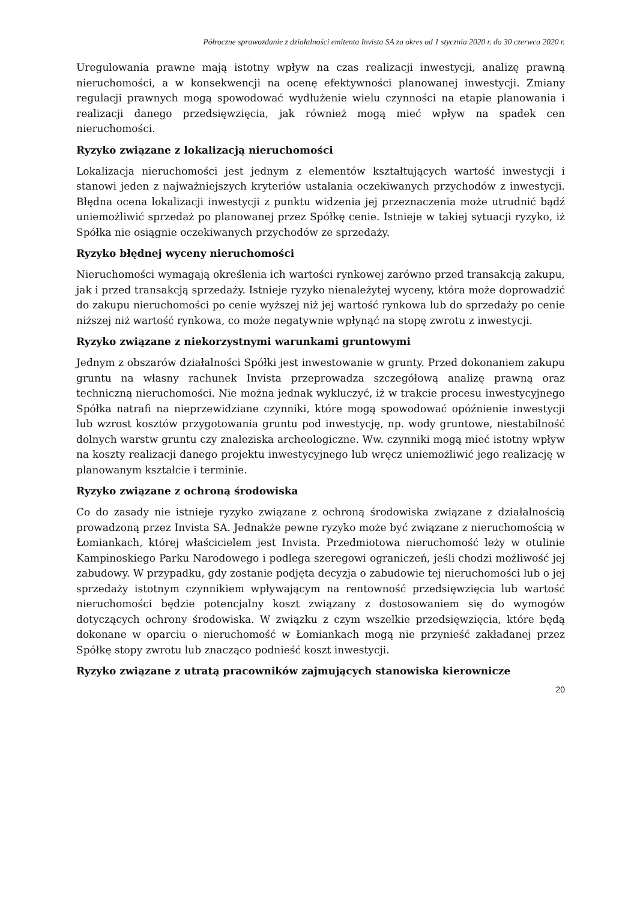Półroczne sprawozdanie z działalności emitenta Invista SA za okres od 1 stycznia 2020 r. do 30 czerwca 2020 r.
Uregulowania prawne mają istotny wpływ na czas realizacji inwestycji, analizę prawną nieruchomości, a w konsekwencji na ocenę efektywności planowanej inwestycji. Zmiany regulacji prawnych mogą spowodować wydłużenie wielu czynności na etapie planowania i realizacji danego przedsięwzięcia, jak również mogą mieć wpływ na spadek cen nieruchomości.
Ryzyko związane z lokalizacją nieruchomości
Lokalizacja nieruchomości jest jednym z elementów kształtujących wartość inwestycji i stanowi jeden z najważniejszych kryteriów ustalania oczekiwanych przychodów z inwestycji. Błędna ocena lokalizacji inwestycji z punktu widzenia jej przeznaczenia może utrudnić bądź uniemożliwić sprzedaż po planowanej przez Spółkę cenie. Istnieje w takiej sytuacji ryzyko, iż Spółka nie osiągnie oczekiwanych przychodów ze sprzedaży.
Ryzyko błędnej wyceny nieruchomości
Nieruchomości wymagają określenia ich wartości rynkowej zarówno przed transakcją zakupu, jak i przed transakcją sprzedaży. Istnieje ryzyko nienależytej wyceny, która może doprowadzić do zakupu nieruchomości po cenie wyższej niż jej wartość rynkowa lub do sprzedaży po cenie niższej niż wartość rynkowa, co może negatywnie wpłynąć na stopę zwrotu z inwestycji.
Ryzyko związane z niekorzystnymi warunkami gruntowymi
Jednym z obszarów działalności Spółki jest inwestowanie w grunty. Przed dokonaniem zakupu gruntu na własny rachunek Invista przeprowadza szczegółową analizę prawną oraz techniczną nieruchomości. Nie można jednak wykluczyć, iż w trakcie procesu inwestycyjnego Spółka natrafi na nieprzewidziane czynniki, które mogą spowodować opóźnienie inwestycji lub wzrost kosztów przygotowania gruntu pod inwestycję, np. wody gruntowe, niestabilność dolnych warstw gruntu czy znaleziska archeologiczne. Ww. czynniki mogą mieć istotny wpływ na koszty realizacji danego projektu inwestycyjnego lub wręcz uniemożliwić jego realizację w planowanym kształcie i terminie.
Ryzyko związane z ochroną środowiska
Co do zasady nie istnieje ryzyko związane z ochroną środowiska związane z działalnością prowadzoną przez Invista SA. Jednakże pewne ryzyko może być związane z nieruchomością w Łomiankach, której właścicielem jest Invista. Przedmiotowa nieruchomość leży w otulinie Kampinoskiego Parku Narodowego i podlega szeregowi ograniczeń, jeśli chodzi możliwość jej zabudowy. W przypadku, gdy zostanie podjęta decyzja o zabudowie tej nieruchomości lub o jej sprzedaży istotnym czynnikiem wpływającym na rentowność przedsięwzięcia lub wartość nieruchomości będzie potencjalny koszt związany z dostosowaniem się do wymogów dotyczących ochrony środowiska. W związku z czym wszelkie przedsięwzięcia, które będą dokonane w oparciu o nieruchomość w Łomiankach mogą nie przynieść zakładanej przez Spółkę stopy zwrotu lub znacząco podnieść koszt inwestycji.
Ryzyko związane z utratą pracowników zajmujących stanowiska kierownicze
20